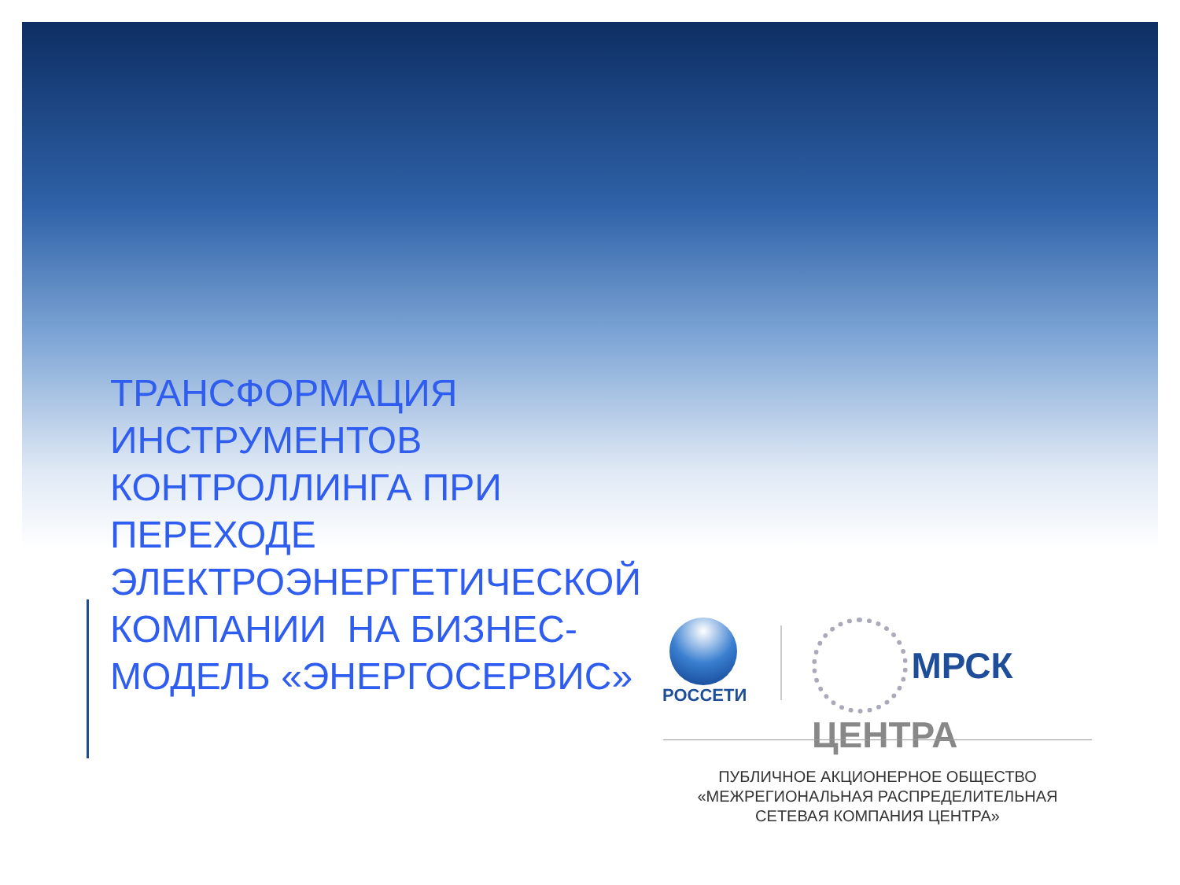ТРАНСФОРМАЦИЯ
ИНСТРУМЕНТОВ
КОНТРОЛЛИНГА ПРИ
ПЕРЕХОДЕ
ЭЛЕКТРОЭНЕРГЕТИЧЕСКОЙ
КОМПАНИИ НА БИЗНЕС-
МОДЕЛЬ «ЭНЕРГОСЕРВИС»
РОССЕТИ МРСК ЦЕНТРА
ПУБЛИЧНОЕ АКЦИОНЕРНОЕ ОБЩЕСТВО
«МЕЖРЕГИОНАЛЬНАЯ РАСПРЕДЕЛИТЕЛЬНАЯ
СЕТЕВАЯ КОМПАНИЯ ЦЕНТРА»